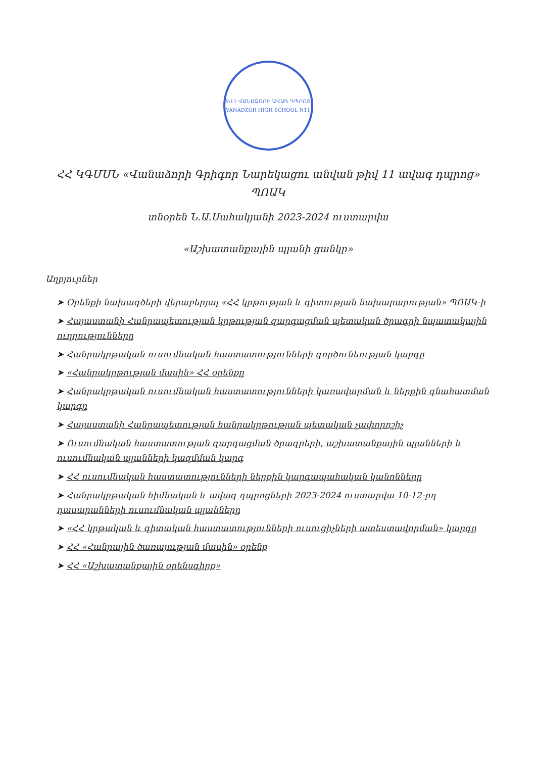№11 ՎԱՆԱՁՈՐԻ ԱՎԱԳ ԴՊՐՈՑ
VANADZOR HIGH SCHOOL N11
ՀՀ ԿԳՄՍՆ «Վանաձորի Գրիգոր Նարեկացու անվան թիվ 11 ավագ դպրոց» ՊՈԱԿ
տնօրեն Ն.Ա.Սահակյանի 2023-2024 ուստարվա
«Աշխատանքային պլանի ցանկը»
Աղբյուրներ
➤ Օրենքի նախագծերի վերաբերյալ «ՀՀ կրթության և գիտության նախարարության» ՊՈԱԿ-ի
➤ Հայաստանի Հանրապետության կրթության զարգացման պետական ծրագրի նպատակային ուղղությունները
➤ Հանրակրթական ուսումնական հաստատությունների գործունեության կարգը
➤ «Հանրակրթության մասին» ՀՀ օրենքը
➤ Հանրակրթական ուսումնական հաստատությունների կառավարման և ներքին գնահատման կարգը
➤ Հայաստանի Հանրապետության հանրակրթության պետական չափորոշիչ
➤ Ուսումնական հաստատության զարգացման ծրագրերի, աշխատանքային պլանների և ուսումնական պլանների կազմման կարգ
➤ ՀՀ ուսումնական հաստատությունների ներքին կարգապահական կանոնները
➤ Հանրակրթական հիմնական և ավագ դպրոցների 2023-2024 ուստարվա 10-12-րդ դասարանների ուսումնական պլանները
➤ «ՀՀ կրթական և գիտական հաստատությունների ուսուցիչների ատեստավորման» կարգը
➤ ՀՀ «Հանրային ծառայության մասին» օրենք
➤ ՀՀ «Աշխատանքային օրենսգիրք»